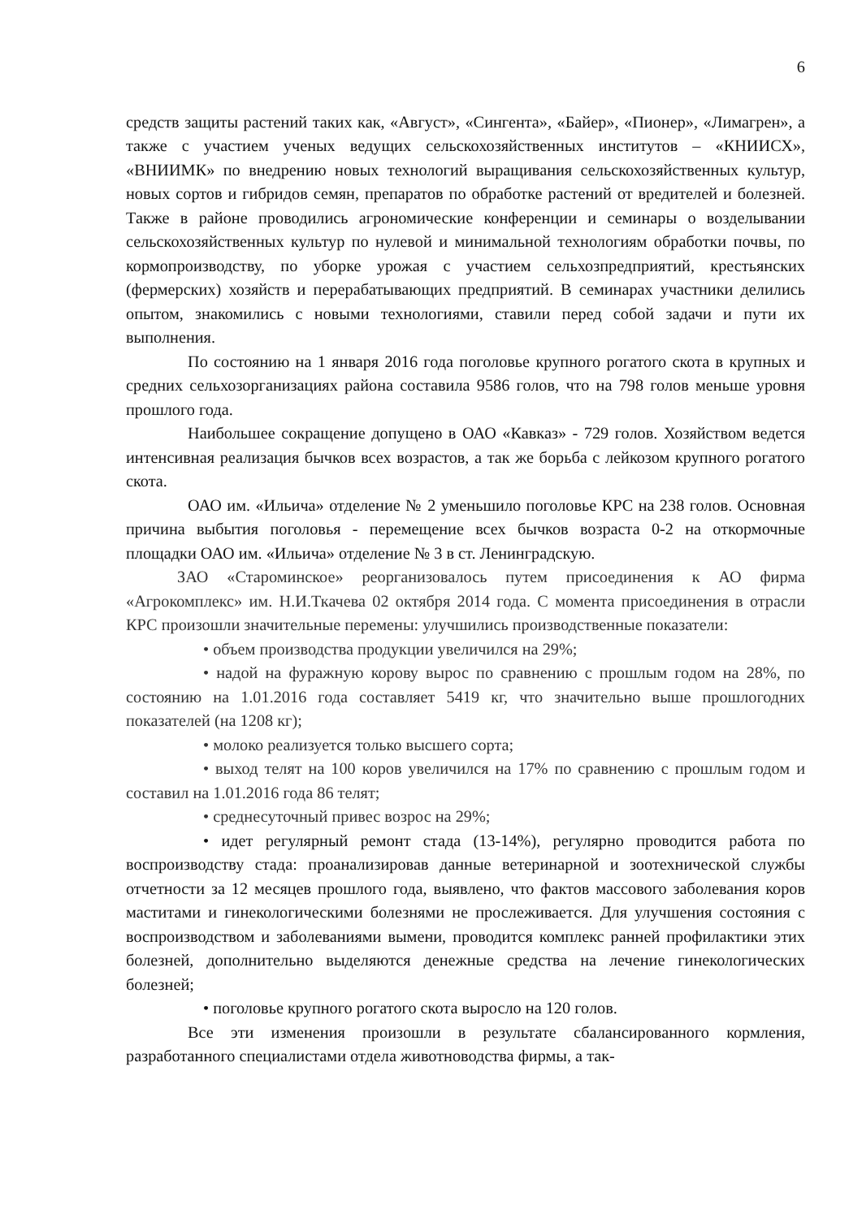6
средств защиты растений таких как, «Август», «Сингента», «Байер», «Пионер», «Лимагрен», а также с участием ученых ведущих сельскохозяйственных институтов – «КНИИСХ», «ВНИИМК» по внедрению новых технологий выращивания сельскохозяйственных культур, новых сортов и гибридов семян, препаратов по обработке растений от вредителей и болезней. Также в районе проводились агрономические конференции и семинары о возделывании сельскохозяйственных культур по нулевой и минимальной технологиям обработки почвы, по кормопроизводству, по уборке урожая с участием сельхозпредприятий, крестьянских (фермерских) хозяйств и перерабатывающих предприятий. В семинарах участники делились опытом, знакомились с новыми технологиями, ставили перед собой задачи и пути их выполнения.
По состоянию на 1 января 2016 года поголовье крупного рогатого скота в крупных и средних сельхозорганизациях района составила 9586 голов, что на 798 голов меньше уровня прошлого года.
Наибольшее сокращение допущено в ОАО «Кавказ» - 729 голов. Хозяйством ведется интенсивная реализация бычков всех возрастов, а так же борьба с лейкозом крупного рогатого скота.
ОАО им. «Ильича» отделение № 2 уменьшило поголовье КРС на 238 голов. Основная причина выбытия поголовья - перемещение всех бычков возраста 0-2 на откормочные площадки ОАО им. «Ильича» отделение № 3 в ст. Ленинградскую.
ЗАО «Староминское» реорганизовалось путем присоединения к АО фирма «Агрокомплекс» им. Н.И.Ткачева 02 октября 2014 года. С момента присоединения в отрасли КРС произошли значительные перемены: улучшились производственные показатели:
• объем производства продукции увеличился на 29%;
• надой на фуражную корову вырос по сравнению с прошлым годом на 28%, по состоянию на 1.01.2016 года составляет 5419 кг, что значительно выше прошлогодних показателей (на 1208 кг);
• молоко реализуется только высшего сорта;
• выход телят на 100 коров увеличился на 17% по сравнению с прошлым годом и составил на 1.01.2016 года 86 телят;
• среднесуточный привес возрос на 29%;
• идет регулярный ремонт стада (13-14%), регулярно проводится работа по воспроизводству стада: проанализировав данные ветеринарной и зоотехнической службы отчетности за 12 месяцев прошлого года, выявлено, что фактов массового заболевания коров маститами и гинекологическими болезнями не прослеживается. Для улучшения состояния с воспроизводством и заболеваниями вымени, проводится комплекс ранней профилактики этих болезней, дополнительно выделяются денежные средства на лечение гинекологических болезней;
• поголовье крупного рогатого скота выросло на 120 голов.
Все эти изменения произошли в результате сбалансированного кормления, разработанного специалистами отдела животноводства фирмы, а так-